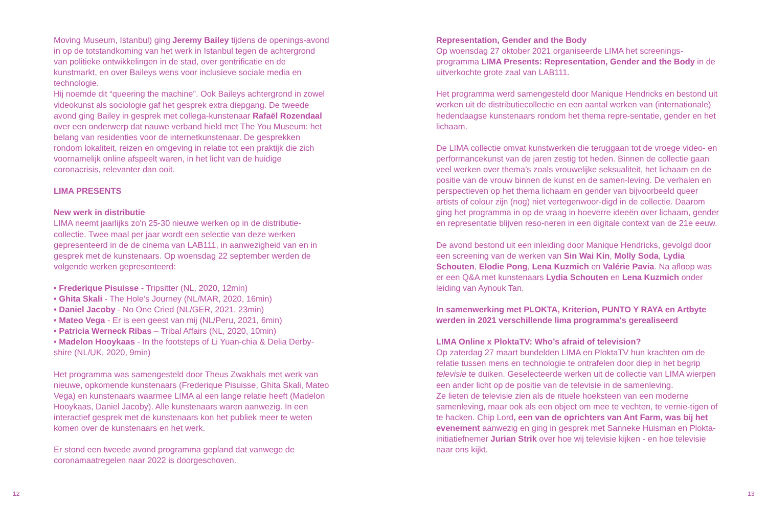Moving Museum, Istanbul) ging Jeremy Bailey tijdens de openings-avond in op de totstandkoming van het werk in Istanbul tegen de achtergrond van politieke ontwikkelingen in de stad, over gentrificatie en de kunstmarkt, en over Baileys wens voor inclusieve sociale media en technologie.
Hij noemde dit “queering the machine”. Ook Baileys achtergrond in zowel videokunst als sociologie gaf het gesprek extra diepgang. De tweede avond ging Bailey in gesprek met collega-kunstenaar Rafaël Rozendaal over een onderwerp dat nauwe verband hield met The You Museum: het belang van residenties voor de internetkunstenaar. De gesprekken rondom lokaliteit, reizen en omgeving in relatie tot een praktijk die zich voornamelijk online afspeelt waren, in het licht van de huidige coronacrisis, relevanter dan ooit.
LIMA PRESENTS
New werk in distributie
LIMA neemt jaarlijks zo'n 25-30 nieuwe werken op in de distributie-collectie. Twee maal per jaar wordt een selectie van deze werken gepresenteerd in de de cinema van LAB111, in aanwezigheid van en in gesprek met de kunstenaars. Op woensdag 22 september werden de volgende werken gepresenteerd:
• Frederique Pisuisse - Tripsitter (NL, 2020, 12min)
• Ghita Skali - The Hole’s Journey (NL/MAR, 2020, 16min)
• Daniel Jacoby - No One Cried (NL/GER, 2021, 23min)
• Mateo Vega - Er is een geest van mij (NL/Peru, 2021, 6min)
• Patricia Werneck Ribas – Tribal Affairs (NL, 2020, 10min)
• Madelon Hooykaas - In the footsteps of Li Yuan-chia & Delia Derby-shire (NL/UK, 2020, 9min)
Het programma was samengesteld door Theus Zwakhals met werk van nieuwe, opkomende kunstenaars (Frederique Pisuisse, Ghita Skali, Mateo Vega) en kunstenaars waarmee LIMA al een lange relatie heeft (Madelon Hooykaas, Daniel Jacoby). Alle kunstenaars waren aanwezig. In een interactief gesprek met de kunstenaars kon het publiek meer te weten komen over de kunstenaars en het werk.
Er stond een tweede avond programma gepland dat vanwege de coronamaatregelen naar 2022 is doorgeschoven.
Representation, Gender and the Body
Op woensdag 27 oktober 2021 organiseerde LIMA het screenings-programma LIMA Presents: Representation, Gender and the Body in de uitverkochte grote zaal van LAB111.
Het programma werd samengesteld door Manique Hendricks en bestond uit werken uit de distributiecollectie en een aantal werken van (internationale) hedendaagse kunstenaars rondom het thema repre-sentatie, gender en het lichaam.
De LIMA collectie omvat kunstwerken die teruggaan tot de vroege video- en performancekunst van de jaren zestig tot heden. Binnen de collectie gaan veel werken over thema’s zoals vrouwelijke seksualiteit, het lichaam en de positie van de vrouw binnen de kunst en de samen-leving. De verhalen en perspectieven op het thema lichaam en gender van bijvoorbeeld queer artists of colour zijn (nog) niet vertegenwoor-digd in de collectie. Daarom ging het programma in op de vraag in hoeverre ideeën over lichaam, gender en representatie blijven reso-neren in een digitale context van de 21e eeuw.
De avond bestond uit een inleiding door Manique Hendricks, gevolgd door een screening van de werken van Sin Wai Kin, Molly Soda, Lydia Schouten, Elodie Pong, Lena Kuzmich en Valérie Pavia. Na afloop was er een Q&A met kunstenaars Lydia Schouten en Lena Kuzmich onder leiding van Aynouk Tan.
In samenwerking met PLOKTA, Kriterion, PUNTO Y RAYA en Artbyte werden in 2021 verschillende lima programma's gerealiseerd
LIMA Online x PloktaTV: Who’s afraid of television?
Op zaterdag 27 maart bundelden LIMA en PloktaTV hun krachten om de relatie tussen mens en technologie te ontrafelen door diep in het begrip televisie te duiken. Geselecteerde werken uit de collectie van LIMA wierpen een ander licht op de positie van de televisie in de samenleving.
Ze lieten de televisie zien als de rituele hoeksteen van een moderne samenleving, maar ook als een object om mee te vechten, te vernie-tigen of te hacken. Chip Lord, een van de oprichters van Ant Farm, was bij het evenement aanwezig en ging in gesprek met Sanneke Huisman en Plokta-initiatiefnemer Jurian Strik over hoe wij televisie kijken - en hoe televisie naar ons kijkt.
12 13